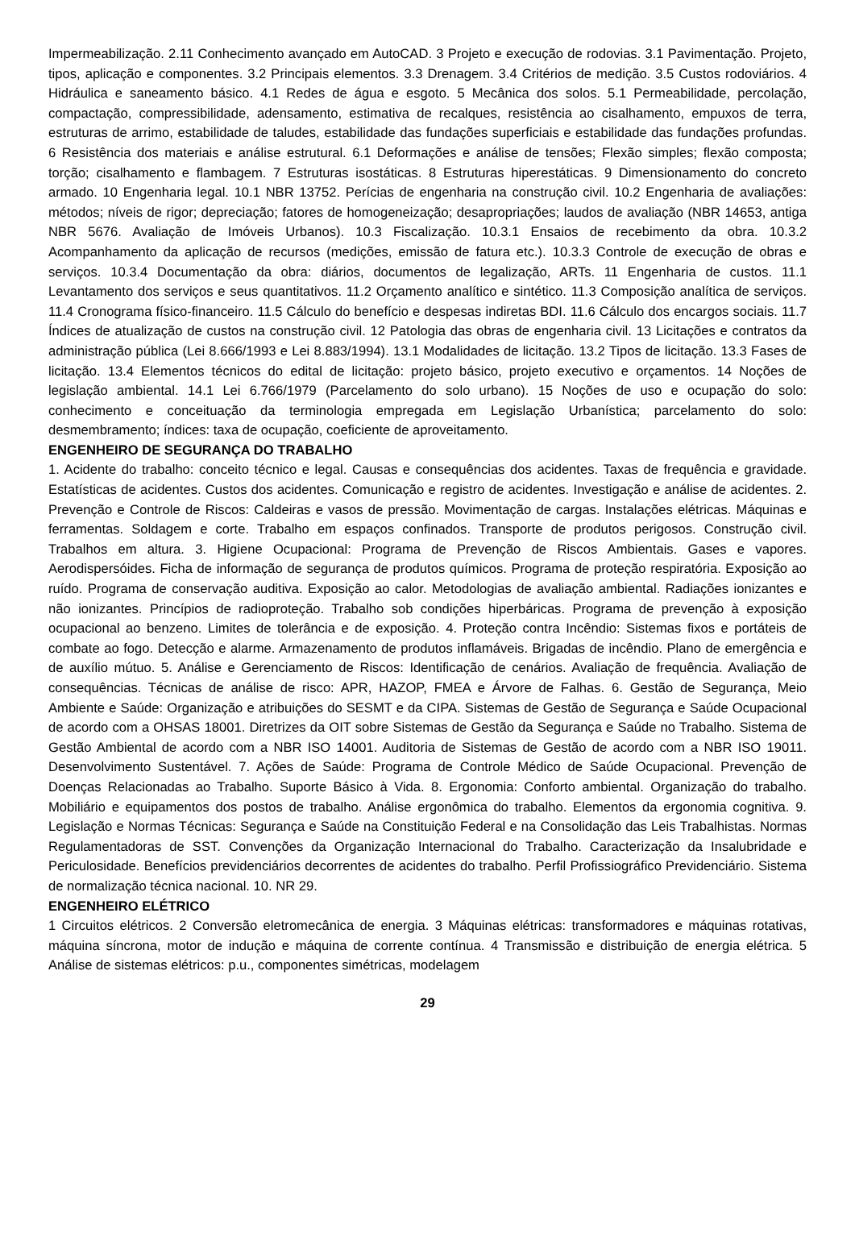Impermeabilização. 2.11 Conhecimento avançado em AutoCAD. 3 Projeto e execução de rodovias. 3.1 Pavimentação. Projeto, tipos, aplicação e componentes. 3.2 Principais elementos. 3.3 Drenagem. 3.4 Critérios de medição. 3.5 Custos rodoviários. 4 Hidráulica e saneamento básico. 4.1 Redes de água e esgoto. 5 Mecânica dos solos. 5.1 Permeabilidade, percolação, compactação, compressibilidade, adensamento, estimativa de recalques, resistência ao cisalhamento, empuxos de terra, estruturas de arrimo, estabilidade de taludes, estabilidade das fundações superficiais e estabilidade das fundações profundas. 6 Resistência dos materiais e análise estrutural. 6.1 Deformações e análise de tensões; Flexão simples; flexão composta; torção; cisalhamento e flambagem. 7 Estruturas isostáticas. 8 Estruturas hiperestáticas. 9 Dimensionamento do concreto armado. 10 Engenharia legal. 10.1 NBR 13752. Perícias de engenharia na construção civil. 10.2 Engenharia de avaliações: métodos; níveis de rigor; depreciação; fatores de homogeneização; desapropriações; laudos de avaliação (NBR 14653, antiga NBR 5676. Avaliação de Imóveis Urbanos). 10.3 Fiscalização. 10.3.1 Ensaios de recebimento da obra. 10.3.2 Acompanhamento da aplicação de recursos (medições, emissão de fatura etc.). 10.3.3 Controle de execução de obras e serviços. 10.3.4 Documentação da obra: diários, documentos de legalização, ARTs. 11 Engenharia de custos. 11.1 Levantamento dos serviços e seus quantitativos. 11.2 Orçamento analítico e sintético. 11.3 Composição analítica de serviços. 11.4 Cronograma físico-financeiro. 11.5 Cálculo do benefício e despesas indiretas BDI. 11.6 Cálculo dos encargos sociais. 11.7 Índices de atualização de custos na construção civil. 12 Patologia das obras de engenharia civil. 13 Licitações e contratos da administração pública (Lei 8.666/1993 e Lei 8.883/1994). 13.1 Modalidades de licitação. 13.2 Tipos de licitação. 13.3 Fases de licitação. 13.4 Elementos técnicos do edital de licitação: projeto básico, projeto executivo e orçamentos. 14 Noções de legislação ambiental. 14.1 Lei 6.766/1979 (Parcelamento do solo urbano). 15 Noções de uso e ocupação do solo: conhecimento e conceituação da terminologia empregada em Legislação Urbanística; parcelamento do solo: desmembramento; índices: taxa de ocupação, coeficiente de aproveitamento.
ENGENHEIRO DE SEGURANÇA DO TRABALHO
1. Acidente do trabalho: conceito técnico e legal. Causas e consequências dos acidentes. Taxas de frequência e gravidade. Estatísticas de acidentes. Custos dos acidentes. Comunicação e registro de acidentes. Investigação e análise de acidentes. 2. Prevenção e Controle de Riscos: Caldeiras e vasos de pressão. Movimentação de cargas. Instalações elétricas. Máquinas e ferramentas. Soldagem e corte. Trabalho em espaços confinados. Transporte de produtos perigosos. Construção civil. Trabalhos em altura. 3. Higiene Ocupacional: Programa de Prevenção de Riscos Ambientais. Gases e vapores. Aerodispersóides. Ficha de informação de segurança de produtos químicos. Programa de proteção respiratória. Exposição ao ruído. Programa de conservação auditiva. Exposição ao calor. Metodologias de avaliação ambiental. Radiações ionizantes e não ionizantes. Princípios de radioproteção. Trabalho sob condições hiperbáricas. Programa de prevenção à exposição ocupacional ao benzeno. Limites de tolerância e de exposição. 4. Proteção contra Incêndio: Sistemas fixos e portáteis de combate ao fogo. Detecção e alarme. Armazenamento de produtos inflamáveis. Brigadas de incêndio. Plano de emergência e de auxílio mútuo. 5. Análise e Gerenciamento de Riscos: Identificação de cenários. Avaliação de frequência. Avaliação de consequências. Técnicas de análise de risco: APR, HAZOP, FMEA e Árvore de Falhas. 6. Gestão de Segurança, Meio Ambiente e Saúde: Organização e atribuições do SESMT e da CIPA. Sistemas de Gestão de Segurança e Saúde Ocupacional de acordo com a OHSAS 18001. Diretrizes da OIT sobre Sistemas de Gestão da Segurança e Saúde no Trabalho. Sistema de Gestão Ambiental de acordo com a NBR ISO 14001. Auditoria de Sistemas de Gestão de acordo com a NBR ISO 19011. Desenvolvimento Sustentável. 7. Ações de Saúde: Programa de Controle Médico de Saúde Ocupacional. Prevenção de Doenças Relacionadas ao Trabalho. Suporte Básico à Vida. 8. Ergonomia: Conforto ambiental. Organização do trabalho. Mobiliário e equipamentos dos postos de trabalho. Análise ergonômica do trabalho. Elementos da ergonomia cognitiva. 9. Legislação e Normas Técnicas: Segurança e Saúde na Constituição Federal e na Consolidação das Leis Trabalhistas. Normas Regulamentadoras de SST. Convenções da Organização Internacional do Trabalho. Caracterização da Insalubridade e Periculosidade. Benefícios previdenciários decorrentes de acidentes do trabalho. Perfil Profissiográfico Previdenciário. Sistema de normalização técnica nacional. 10. NR 29.
ENGENHEIRO ELÉTRICO
1 Circuitos elétricos. 2 Conversão eletromecânica de energia. 3 Máquinas elétricas: transformadores e máquinas rotativas, máquina síncrona, motor de indução e máquina de corrente contínua. 4 Transmissão e distribuição de energia elétrica. 5 Análise de sistemas elétricos: p.u., componentes simétricas, modelagem
29